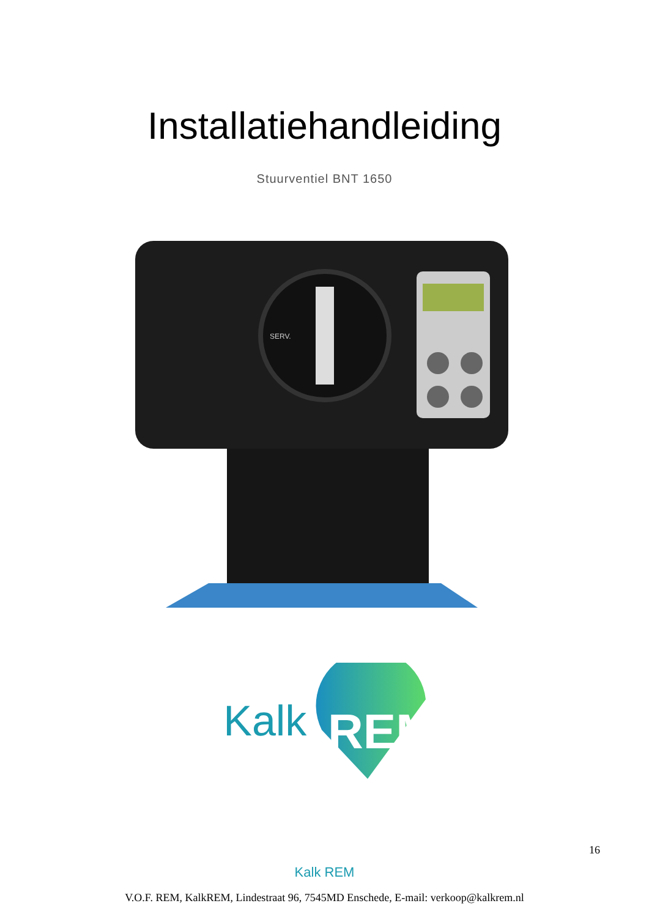Installatiehandleiding
Stuurventiel BNT 1650
SERV.
Kalk
REM
16
Kalk REM
V.O.F. REM, KalkREM, Lindestraat 96, 7545MD Enschede, E-mail: verkoop@kalkrem.nl